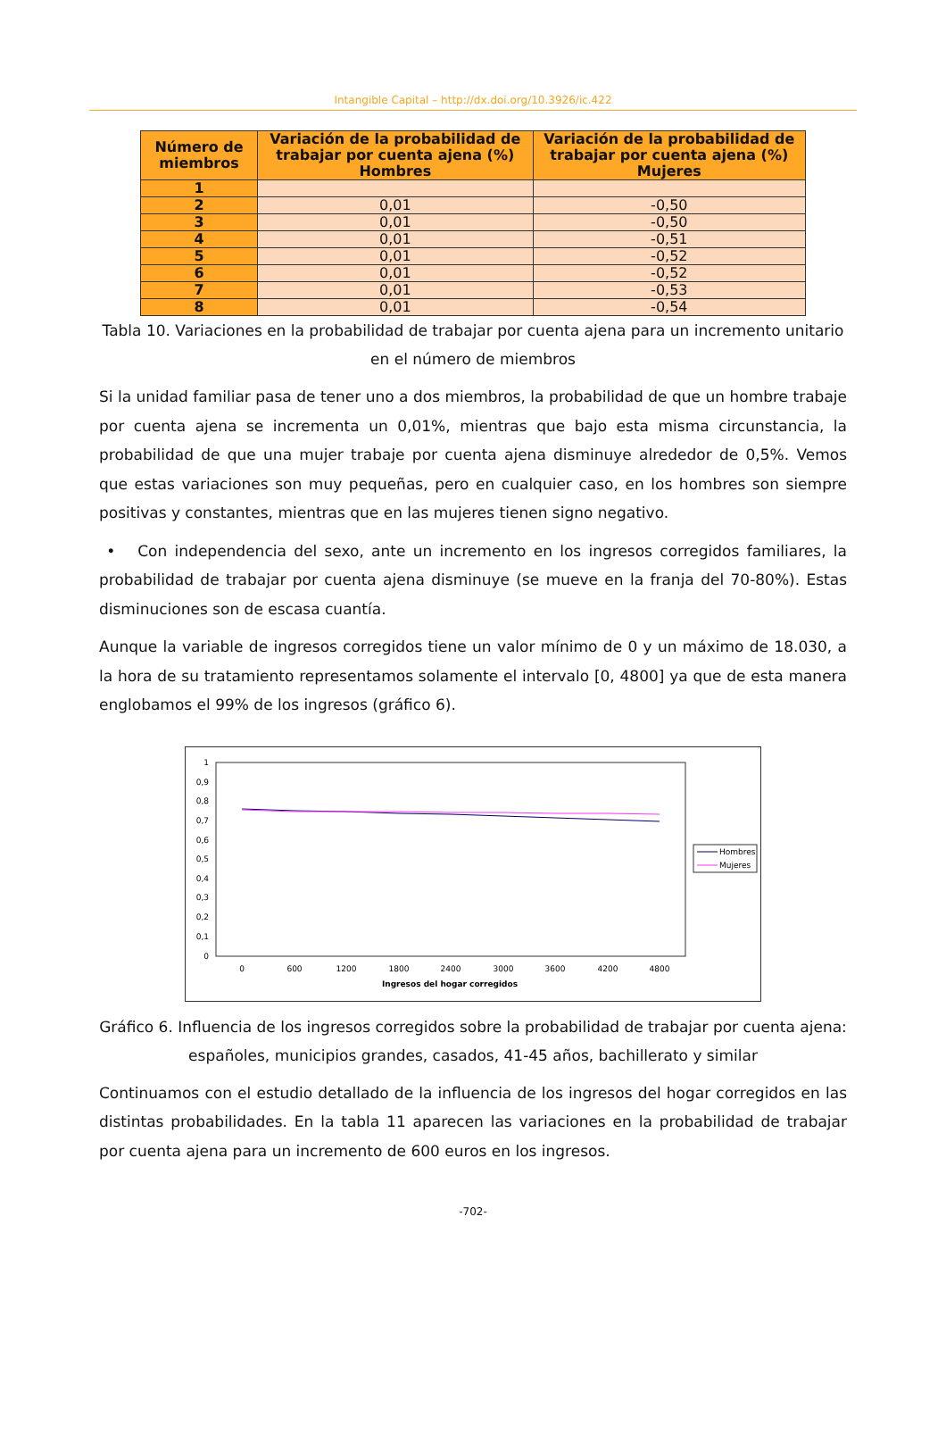Intangible Capital – http://dx.doi.org/10.3926/ic.422
| Número de miembros | Variación de la probabilidad de trabajar por cuenta ajena (%) Hombres | Variación de la probabilidad de trabajar por cuenta ajena (%) Mujeres |
| --- | --- | --- |
| 1 | | |
| 2 | 0,01 | -0,50 |
| 3 | 0,01 | -0,50 |
| 4 | 0,01 | -0,51 |
| 5 | 0,01 | -0,52 |
| 6 | 0,01 | -0,52 |
| 7 | 0,01 | -0,53 |
| 8 | 0,01 | -0,54 |
Tabla 10. Variaciones en la probabilidad de trabajar por cuenta ajena para un incremento unitario en el número de miembros
Si la unidad familiar pasa de tener uno a dos miembros, la probabilidad de que un hombre trabaje por cuenta ajena se incrementa un 0,01%, mientras que bajo esta misma circunstancia, la probabilidad de que una mujer trabaje por cuenta ajena disminuye alrededor de 0,5%. Vemos que estas variaciones son muy pequeñas, pero en cualquier caso, en los hombres son siempre positivas y constantes, mientras que en las mujeres tienen signo negativo.
• Con independencia del sexo, ante un incremento en los ingresos corregidos familiares, la probabilidad de trabajar por cuenta ajena disminuye (se mueve en la franja del 70-80%). Estas disminuciones son de escasa cuantía.
Aunque la variable de ingresos corregidos tiene un valor mínimo de 0 y un máximo de 18.030, a la hora de su tratamiento representamos solamente el intervalo [0, 4800] ya que de esta manera englobamos el 99% de los ingresos (gráfico 6).
1
0,9
0,8
0,7
0,6
0,5
0,4
0,3
0,2
0,1
0
0
600
1200
1800
2400
3000
3600
4200
4800
Ingresos del hogar corregidos
Hombres
Mujeres
Gráfico 6. Influencia de los ingresos corregidos sobre la probabilidad de trabajar por cuenta ajena: españoles, municipios grandes, casados, 41-45 años, bachillerato y similar
Continuamos con el estudio detallado de la influencia de los ingresos del hogar corregidos en las distintas probabilidades. En la tabla 11 aparecen las variaciones en la probabilidad de trabajar por cuenta ajena para un incremento de 600 euros en los ingresos.
-702-